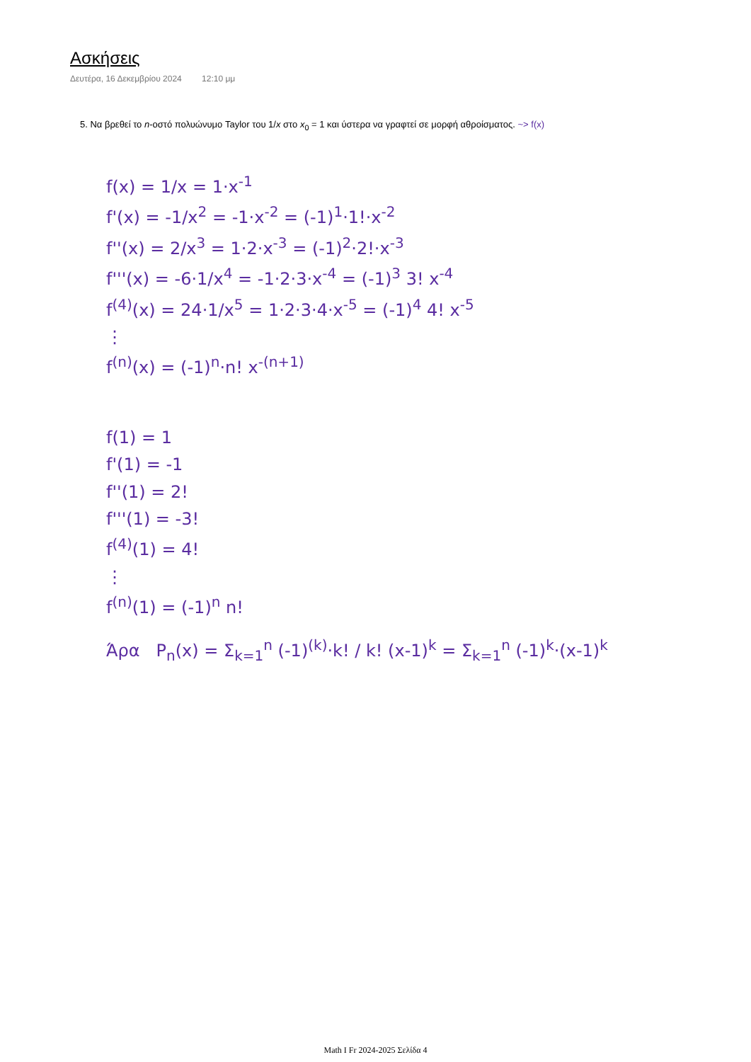Ασκήσεις
Δευτέρα, 16 Δεκεμβρίου 2024 12:10 μμ
5. Να βρεθεί το n-οστό πολυώνυμο Taylor του 1/x στο x<sub>0</sub> = 1 και ύστερα να γραφτεί σε μορφή αθροίσματος. ~> f(x)
f(x) = 1/x = 1·x<sup>-1</sup>
f'(x) = -1/x<sup>2</sup> = -1·x<sup>-2</sup> = (-1)<sup>1</sup>·1!·x<sup>-2</sup>
f''(x) = 2/x<sup>3</sup> = 1·2·x<sup>-3</sup> = (-1)<sup>2</sup>·2!·x<sup>-3</sup>
f'''(x) = -6·1/x<sup>4</sup> = -1·2·3·x<sup>-4</sup> = (-1)<sup>3</sup> 3! x<sup>-4</sup>
f<sup>(4)</sup>(x) = 24·1/x<sup>5</sup> = 1·2·3·4·x<sup>-5</sup> = (-1)<sup>4</sup> 4! x<sup>-5</sup>
⋮
f<sup>(n)</sup>(x) = (-1)<sup>n</sup>·n! x<sup>-(n+1)</sup>
f(1) = 1
f'(1) = -1
f''(1) = 2!
f'''(1) = -3!
f<sup>(4)</sup>(1) = 4!
⋮
f<sup>(n)</sup>(1) = (-1)<sup>n</sup> n!
Άρα P<sub>n</sub>(x) = Σ<sub>k=1</sub><sup>n</sup> (-1)<sup>(k)</sup>·k! / k! (x-1)<sup>k</sup> = Σ<sub>k=1</sub><sup>n</sup> (-1)<sup>k</sup>·(x-1)<sup>k</sup>
Math I Fr 2024-2025 Σελίδα 4